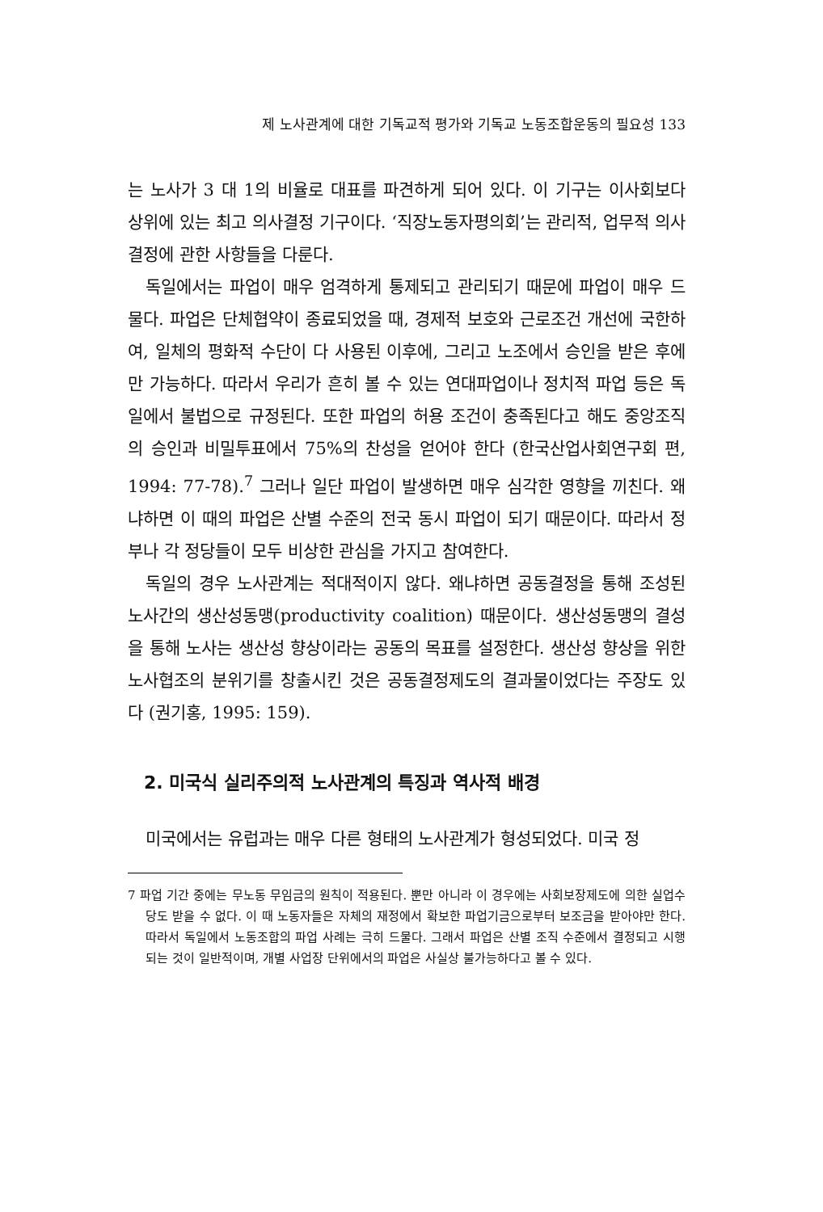제 노사관계에 대한 기독교적 평가와 기독교 노동조합운동의 필요성 133
는 노사가 3 대 1의 비율로 대표를 파견하게 되어 있다. 이 기구는 이사회보다 상위에 있는 최고 의사결정 기구이다. ‘직장노동자평의회’는 관리적, 업무적 의사결정에 관한 사항들을 다룬다.
독일에서는 파업이 매우 엄격하게 통제되고 관리되기 때문에 파업이 매우 드물다. 파업은 단체협약이 종료되었을 때, 경제적 보호와 근로조건 개선에 국한하여, 일체의 평화적 수단이 다 사용된 이후에, 그리고 노조에서 승인을 받은 후에만 가능하다. 따라서 우리가 흔히 볼 수 있는 연대파업이나 정치적 파업 등은 독일에서 불법으로 규정된다. 또한 파업의 허용 조건이 충족된다고 해도 중앙조직의 승인과 비밀투표에서 75%의 찬성을 얻어야 한다 (한국산업사회연구회 편, 1994: 77-78).<sup>7</sup> 그러나 일단 파업이 발생하면 매우 심각한 영향을 끼친다. 왜냐하면 이 때의 파업은 산별 수준의 전국 동시 파업이 되기 때문이다. 따라서 정부나 각 정당들이 모두 비상한 관심을 가지고 참여한다.
독일의 경우 노사관계는 적대적이지 않다. 왜냐하면 공동결정을 통해 조성된 노사간의 생산성동맹(productivity coalition) 때문이다. 생산성동맹의 결성을 통해 노사는 생산성 향상이라는 공동의 목표를 설정한다. 생산성 향상을 위한 노사협조의 분위기를 창출시킨 것은 공동결정제도의 결과물이었다는 주장도 있다 (권기홍, 1995: 159).
2. 미국식 실리주의적 노사관계의 특징과 역사적 배경
미국에서는 유럽과는 매우 다른 형태의 노사관계가 형성되었다. 미국 정
7 파업 기간 중에는 무노동 무임금의 원칙이 적용된다. 뿐만 아니라 이 경우에는 사회보장제도에 의한 실업수당도 받을 수 없다. 이 때 노동자들은 자체의 재정에서 확보한 파업기금으로부터 보조금을 받아야만 한다. 따라서 독일에서 노동조합의 파업 사례는 극히 드물다. 그래서 파업은 산별 조직 수준에서 결정되고 시행되는 것이 일반적이며, 개별 사업장 단위에서의 파업은 사실상 불가능하다고 볼 수 있다.